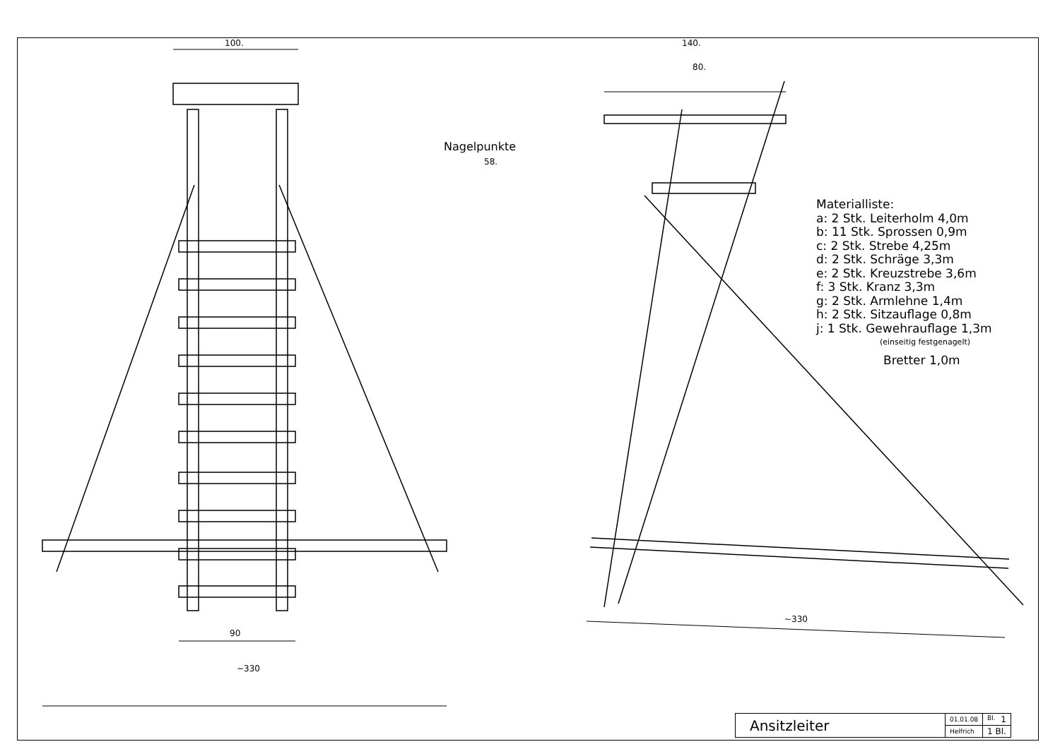Nagelpunkte
100. 140.
80.
58.
90
~330
~330
Materialliste:
a: 2 Stk. Leiterholm 4,0m
b: 11 Stk. Sprossen 0,9m
c: 2 Stk. Strebe 4,25m
d: 2 Stk. Schräge 3,3m
e: 2 Stk. Kreuzstrebe 3,6m
f: 3 Stk. Kranz 3,3m
g: 2 Stk. Armlehne 1,4m
h: 2 Stk. Sitzauflage 0,8m
j: 1 Stk. Gewehrauflage 1,3m
(einseitig festgenagelt)
Bretter 1,0m
| Ansitzleiter | 01.01.08 | Bl. 1 |
| | Helfrich | 1 Bl. |